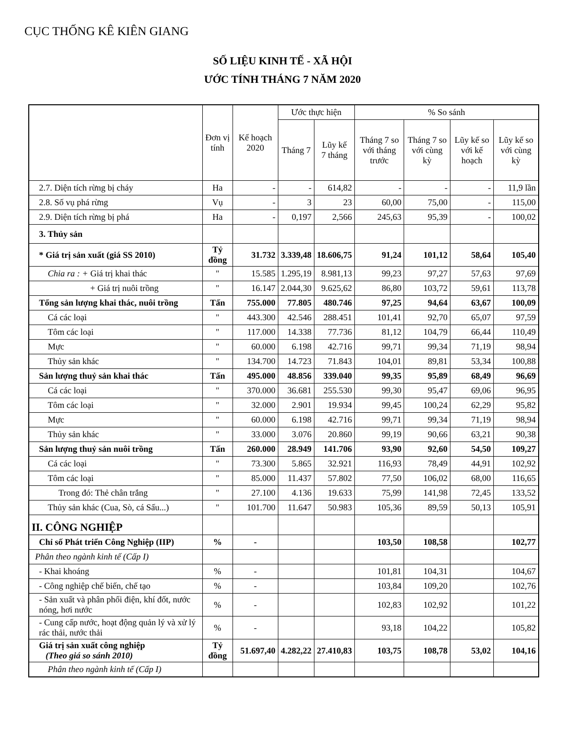CỤC THỐNG KÊ KIÊN GIANG
SỐ LIỆU KINH TẾ - XÃ HỘI
ƯỚC TÍNH THÁNG 7 NĂM 2020
| | Đơn vị tính | Kế hoạch 2020 | Ước thực hiện | | % So sánh | | | |
| --- | --- | --- | --- | --- | --- | --- | --- | --- |
| | | | Tháng 7 | Lũy kế 7 tháng | Tháng 7 so với tháng trước | Tháng 7 so với cùng kỳ | Lũy kế so với kế hoạch | Lũy kế so với cùng kỳ |
| 2.7. Diện tích rừng bị cháy | Ha | - | - | 614,82 | - | - | - | 11,9 lần |
| 2.8. Số vụ phá rừng | Vụ | - | 3 | 23 | 60,00 | 75,00 | - | 115,00 |
| 2.9. Diện tích rừng bị phá | Ha | - | 0,197 | 2,566 | 245,63 | 95,39 | - | 100,02 |
| 3. Thủy sản | | | | | | | | |
| * Giá trị sản xuất (giá SS 2010) | Tỷ đồng | 31.732 | 3.339,48 | 18.606,75 | 91,24 | 101,12 | 58,64 | 105,40 |
| Chia ra : + Giá trị khai thác | " | 15.585 | 1.295,19 | 8.981,13 | 99,23 | 97,27 | 57,63 | 97,69 |
| + Giá trị nuôi trồng | " | 16.147 | 2.044,30 | 9.625,62 | 86,80 | 103,72 | 59,61 | 113,78 |
| Tổng sản lượng khai thác, nuôi trồng | Tấn | 755.000 | 77.805 | 480.746 | 97,25 | 94,64 | 63,67 | 100,09 |
| Cá các loại | " | 443.300 | 42.546 | 288.451 | 101,41 | 92,70 | 65,07 | 97,59 |
| Tôm các loại | " | 117.000 | 14.338 | 77.736 | 81,12 | 104,79 | 66,44 | 110,49 |
| Mực | " | 60.000 | 6.198 | 42.716 | 99,71 | 99,34 | 71,19 | 98,94 |
| Thủy sản khác | " | 134.700 | 14.723 | 71.843 | 104,01 | 89,81 | 53,34 | 100,88 |
| Sản lượng thuỷ sản khai thác | Tấn | 495.000 | 48.856 | 339.040 | 99,35 | 95,89 | 68,49 | 96,69 |
| Cá các loại | " | 370.000 | 36.681 | 255.530 | 99,30 | 95,47 | 69,06 | 96,95 |
| Tôm các loại | " | 32.000 | 2.901 | 19.934 | 99,45 | 100,24 | 62,29 | 95,82 |
| Mực | " | 60.000 | 6.198 | 42.716 | 99,71 | 99,34 | 71,19 | 98,94 |
| Thủy sản khác | " | 33.000 | 3.076 | 20.860 | 99,19 | 90,66 | 63,21 | 90,38 |
| Sản lượng thuỷ sản nuôi trồng | Tấn | 260.000 | 28.949 | 141.706 | 93,90 | 92,60 | 54,50 | 109,27 |
| Cá các loại | " | 73.300 | 5.865 | 32.921 | 116,93 | 78,49 | 44,91 | 102,92 |
| Tôm các loại | " | 85.000 | 11.437 | 57.802 | 77,50 | 106,02 | 68,00 | 116,65 |
| Trong đó: Thẻ chân trắng | " | 27.100 | 4.136 | 19.633 | 75,99 | 141,98 | 72,45 | 133,52 |
| Thủy sản khác (Cua, Sò, cá Sấu...) | " | 101.700 | 11.647 | 50.983 | 105,36 | 89,59 | 50,13 | 105,91 |
| II. CÔNG NGHIỆP | | | | | | | | |
| Chỉ số Phát triển Công Nghiệp (IIP) | % | - | | | 103,50 | 108,58 | | 102,77 |
| Phân theo ngành kinh tế (Cấp I) | | | | | | | | |
| - Khai khoáng | % | - | | | 101,81 | 104,31 | | 104,67 |
| - Công nghiệp chế biến, chế tạo | % | - | | | 103,84 | 109,20 | | 102,76 |
| - Sản xuất và phân phối điện, khí đốt, nước nóng, hơi nước | % | - | | | 102,83 | 102,92 | | 101,22 |
| - Cung cấp nước, hoạt động quản lý và xử lý rác thải, nước thải | % | - | | | 93,18 | 104,22 | | 105,82 |
| Giá trị sản xuất công nghiệp (Theo giá so sánh 2010) | Tỷ đồng | 51.697,40 | 4.282,22 | 27.410,83 | 103,75 | 108,78 | 53,02 | 104,16 |
| Phân theo ngành kinh tế (Cấp I) | | | | | | | | |